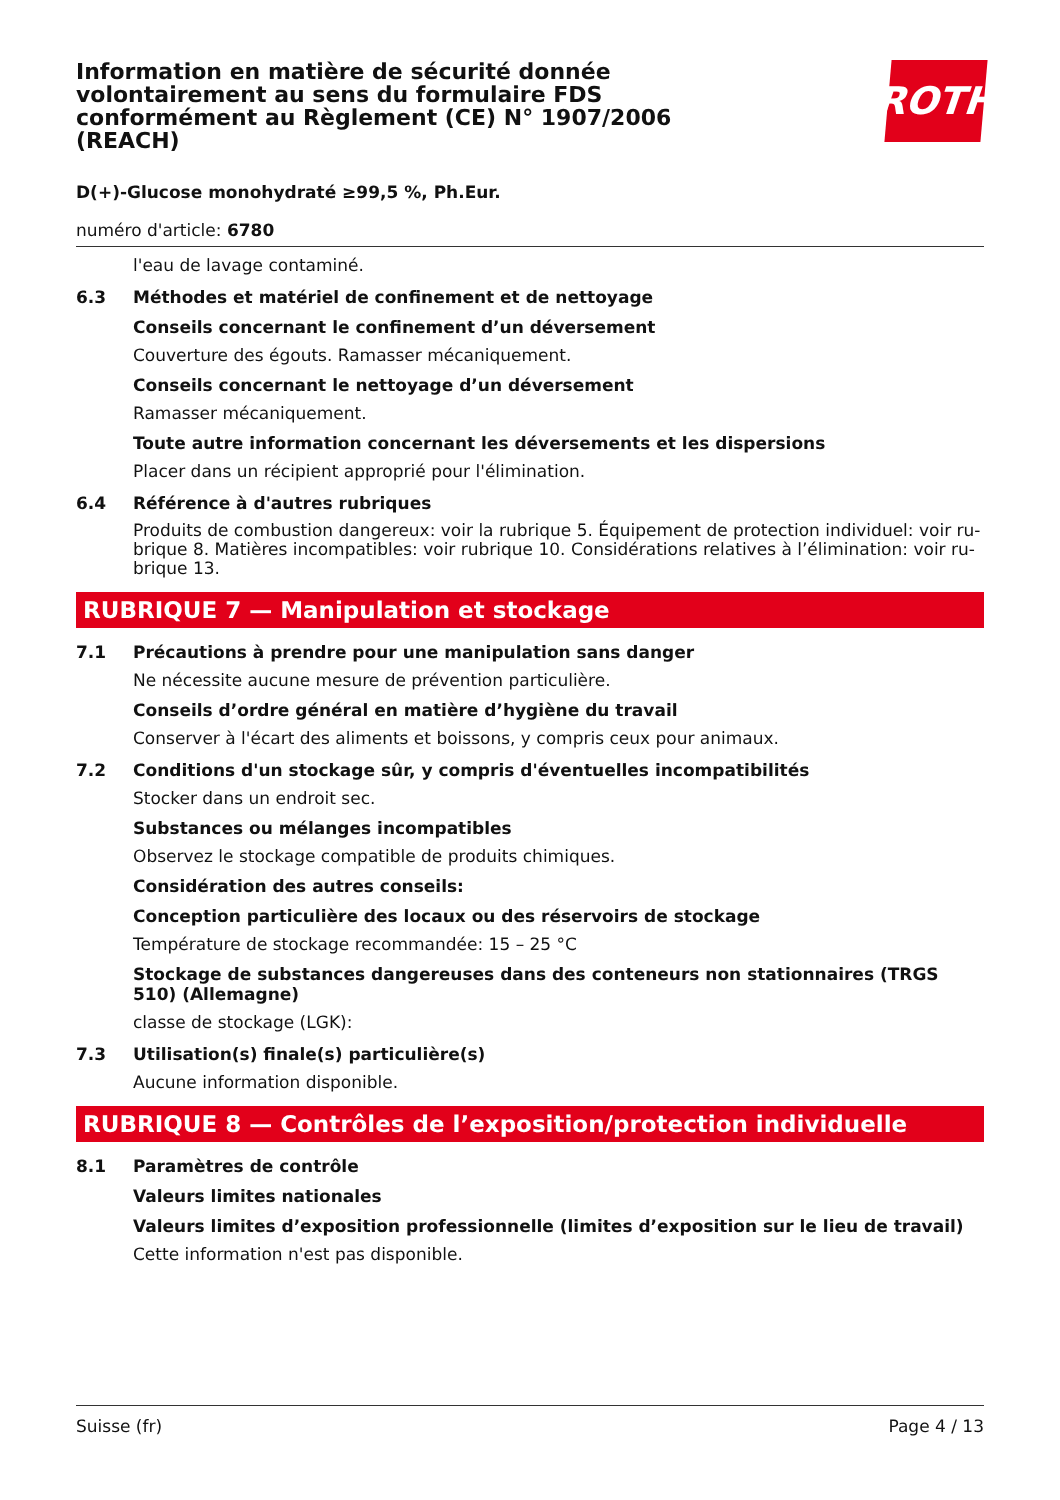ROTH
Information en matière de sécurité donnée volontairement au sens du formulaire FDS conformément au Règlement (CE) N° 1907/2006 (REACH)
D(+)-Glucose monohydraté ≥99,5 %, Ph.Eur.
numéro d'article: 6780
l'eau de lavage contaminé.
6.3 Méthodes et matériel de confinement et de nettoyage
Conseils concernant le confinement d’un déversement
Couverture des égouts. Ramasser mécaniquement.
Conseils concernant le nettoyage d’un déversement
Ramasser mécaniquement.
Toute autre information concernant les déversements et les dispersions
Placer dans un récipient approprié pour l'élimination.
6.4 Référence à d'autres rubriques
Produits de combustion dangereux: voir la rubrique 5. Équipement de protection individuel: voir ru-brique 8. Matières incompatibles: voir rubrique 10. Considérations relatives à l’élimination: voir ru-brique 13.
RUBRIQUE 7 — Manipulation et stockage
7.1 Précautions à prendre pour une manipulation sans danger
Ne nécessite aucune mesure de prévention particulière.
Conseils d’ordre général en matière d’hygiène du travail
Conserver à l'écart des aliments et boissons, y compris ceux pour animaux.
7.2 Conditions d'un stockage sûr, y compris d'éventuelles incompatibilités
Stocker dans un endroit sec.
Substances ou mélanges incompatibles
Observez le stockage compatible de produits chimiques.
Considération des autres conseils:
Conception particulière des locaux ou des réservoirs de stockage
Température de stockage recommandée: 15 – 25 °C
Stockage de substances dangereuses dans des conteneurs non stationnaires (TRGS 510) (Allemagne)
classe de stockage (LGK):
7.3 Utilisation(s) finale(s) particulière(s)
Aucune information disponible.
RUBRIQUE 8 — Contrôles de l’exposition/protection individuelle
8.1 Paramètres de contrôle
Valeurs limites nationales
Valeurs limites d’exposition professionnelle (limites d’exposition sur le lieu de travail)
Cette information n'est pas disponible.
Suisse (fr) Page 4 / 13